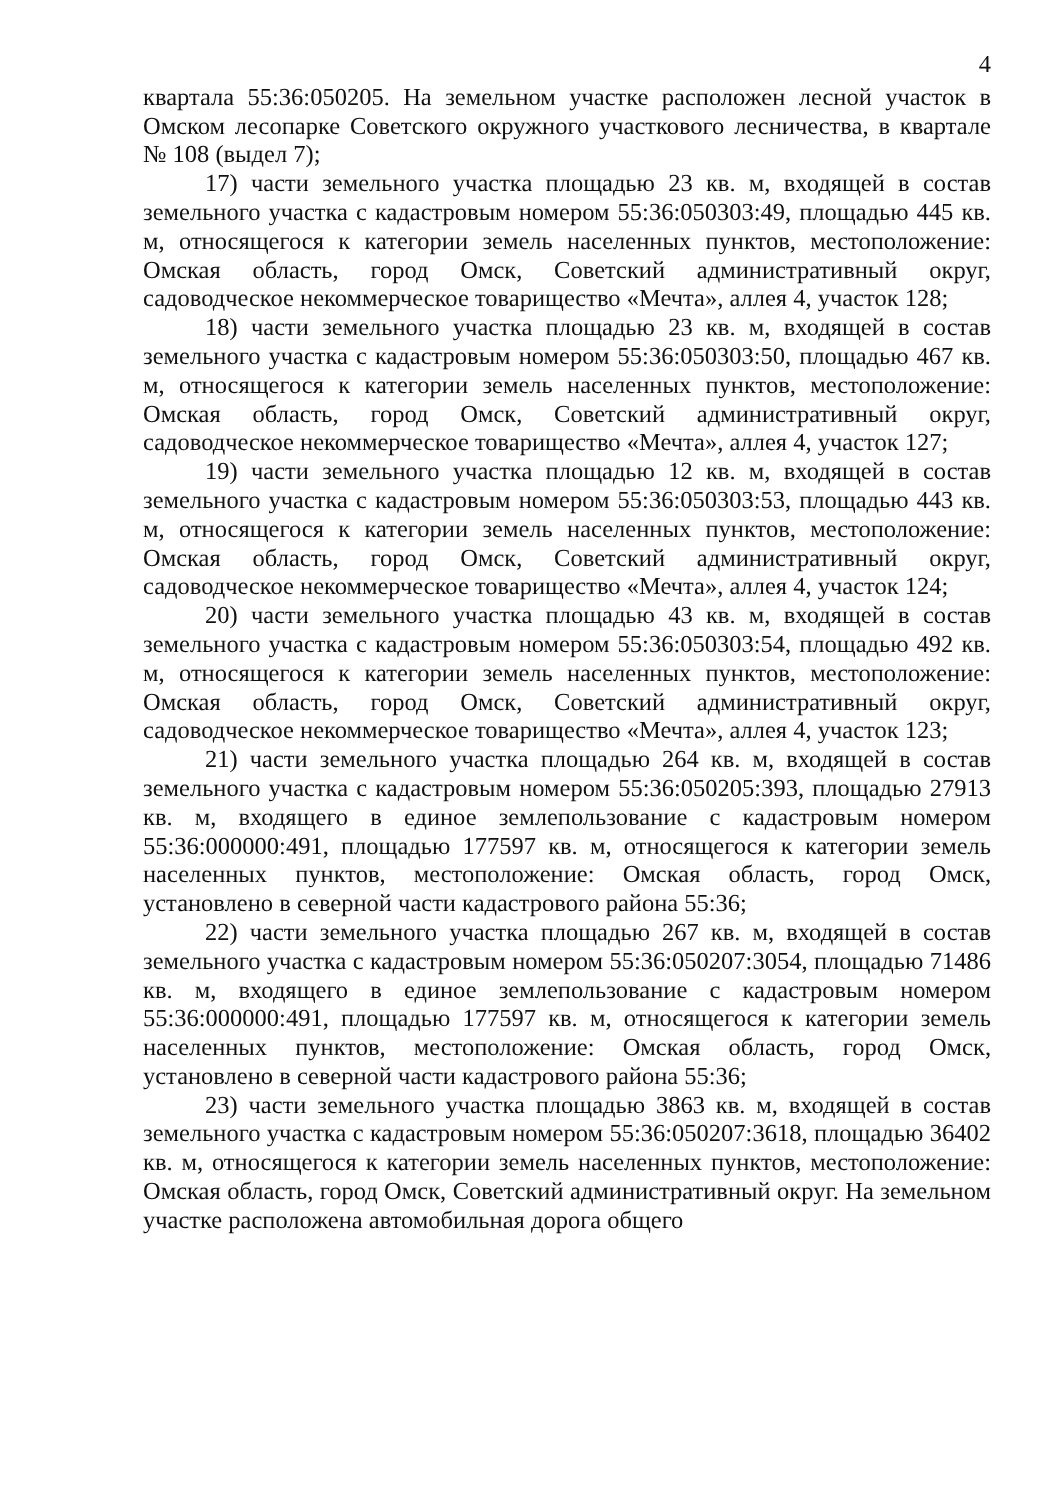4
квартала 55:36:050205. На земельном участке расположен лесной участок в Омском лесопарке Советского окружного участкового лесничества, в квартале № 108 (выдел 7);
17) части земельного участка площадью 23 кв. м, входящей в состав земельного участка с кадастровым номером 55:36:050303:49, площадью 445 кв. м, относящегося к категории земель населенных пунктов, местоположение: Омская область, город Омск, Советский административный округ, садоводческое некоммерческое товарищество «Мечта», аллея 4, участок 128;
18) части земельного участка площадью 23 кв. м, входящей в состав земельного участка с кадастровым номером 55:36:050303:50, площадью 467 кв. м, относящегося к категории земель населенных пунктов, местоположение: Омская область, город Омск, Советский административный округ, садоводческое некоммерческое товарищество «Мечта», аллея 4, участок 127;
19) части земельного участка площадью 12 кв. м, входящей в состав земельного участка с кадастровым номером 55:36:050303:53, площадью 443 кв. м, относящегося к категории земель населенных пунктов, местоположение: Омская область, город Омск, Советский административный округ, садоводческое некоммерческое товарищество «Мечта», аллея 4, участок 124;
20) части земельного участка площадью 43 кв. м, входящей в состав земельного участка с кадастровым номером 55:36:050303:54, площадью 492 кв. м, относящегося к категории земель населенных пунктов, местоположение: Омская область, город Омск, Советский административный округ, садоводческое некоммерческое товарищество «Мечта», аллея 4, участок 123;
21) части земельного участка площадью 264 кв. м, входящей в состав земельного участка с кадастровым номером 55:36:050205:393, площадью 27913 кв. м, входящего в единое землепользование с кадастровым номером 55:36:000000:491, площадью 177597 кв. м, относящегося к категории земель населенных пунктов, местоположение: Омская область, город Омск, установлено в северной части кадастрового района 55:36;
22) части земельного участка площадью 267 кв. м, входящей в состав земельного участка с кадастровым номером 55:36:050207:3054, площадью 71486 кв. м, входящего в единое землепользование с кадастровым номером 55:36:000000:491, площадью 177597 кв. м, относящегося к категории земель населенных пунктов, местоположение: Омская область, город Омск, установлено в северной части кадастрового района 55:36;
23) части земельного участка площадью 3863 кв. м, входящей в состав земельного участка с кадастровым номером 55:36:050207:3618, площадью 36402 кв. м, относящегося к категории земель населенных пунктов, местоположение: Омская область, город Омск, Советский административный округ. На земельном участке расположена автомобильная дорога общего